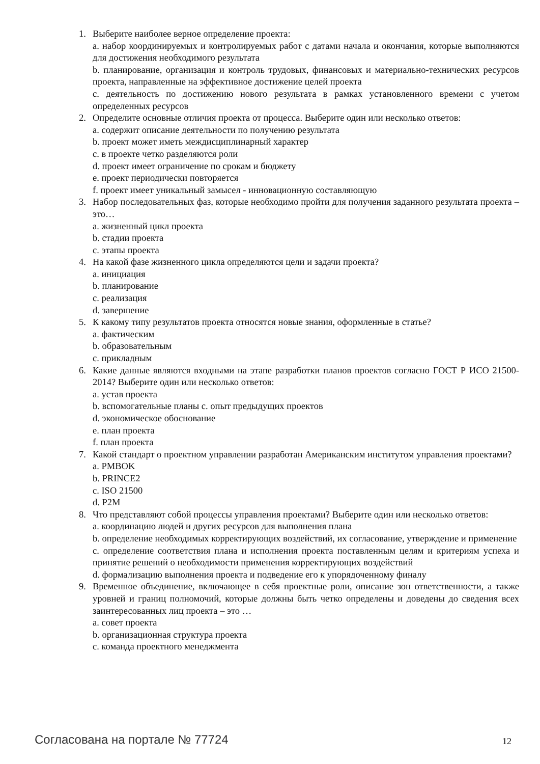1. Выберите наиболее верное определение проекта:
a. набор координируемых и контролируемых работ с датами начала и окончания, которые выполняются для достижения необходимого результата
b. планирование, организация и контроль трудовых, финансовых и материально-технических ресурсов проекта, направленные на эффективное достижение целей проекта
c. деятельность по достижению нового результата в рамках установленного времени с учетом определенных ресурсов
2. Определите основные отличия проекта от процесса. Выберите один или несколько ответов:
a. содержит описание деятельности по получению результата
b. проект может иметь междисциплинарный характер
c. в проекте четко разделяются роли
d. проект имеет ограничение по срокам и бюджету
e. проект периодически повторяется
f. проект имеет уникальный замысел - инновационную составляющую
3. Набор последовательных фаз, которые необходимо пройти для получения заданного результата проекта – это…
a. жизненный цикл проекта
b. стадии проекта
c. этапы проекта
4. На какой фазе жизненного цикла определяются цели и задачи проекта?
a. инициация
b. планирование
c. реализация
d. завершение
5. К какому типу результатов проекта относятся новые знания, оформленные в статье?
a. фактическим
b. образовательным
c. прикладным
6. Какие данные являются входными на этапе разработки планов проектов согласно ГОСТ Р ИСО 21500-2014? Выберите один или несколько ответов:
a. устав проекта
b. вспомогательные планы c. опыт предыдущих проектов
d. экономическое обоснование
e. план проекта
f. план проекта
7. Какой стандарт о проектном управлении разработан Американским институтом управления проектами?
a. PMBOK
b. PRINCE2
c. ISO 21500
d. P2M
8. Что представляют собой процессы управления проектами? Выберите один или несколько ответов:
a. координацию людей и других ресурсов для выполнения плана
b. определение необходимых корректирующих воздействий, их согласование, утверждение и применение
c. определение соответствия плана и исполнения проекта поставленным целям и критериям успеха и принятие решений о необходимости применения корректирующих воздействий
d. формализацию выполнения проекта и подведение его к упорядоченному финалу
9. Временное объединение, включающее в себя проектные роли, описание зон ответственности, а также уровней и границ полномочий, которые должны быть четко определены и доведены до сведения всех заинтересованных лиц проекта – это …
a. совет проекта
b. организационная структура проекта
c. команда проектного менеджмента
Согласована на портале № 77724 12